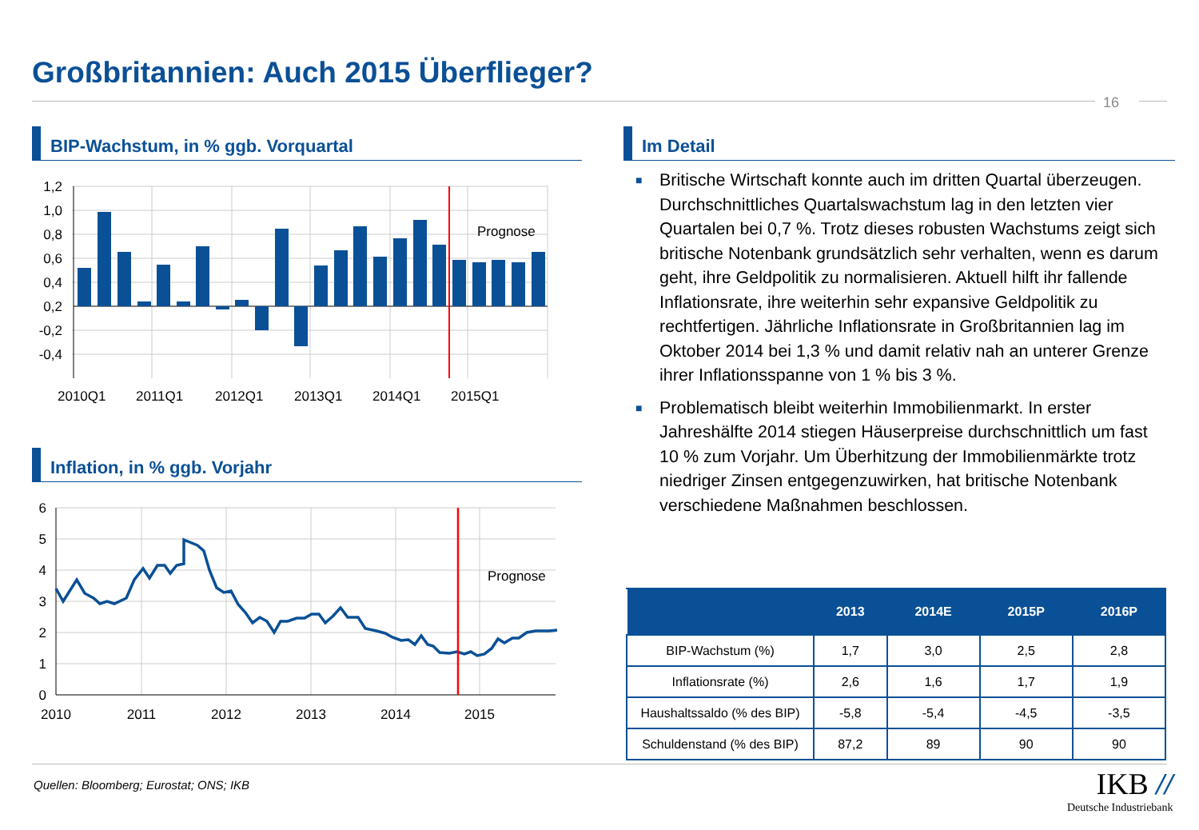Großbritannien: Auch 2015 Überflieger?
16
BIP-Wachstum, in % ggb. Vorquartal
Prognose
1,2
1,0
0,8
0,6
0,4
0,2
-0,2
-0,4
2010Q1
2011Q1
2012Q1
2013Q1
2014Q1
2015Q1
Inflation, in % ggb. Vorjahr
Prognose
6
5
4
3
2
1
0
2010
2011
2012
2013
2014
2015
Im Detail
■ Britische Wirtschaft konnte auch im dritten Quartal überzeugen. Durchschnittliches Quartalswachstum lag in den letzten vier Quartalen bei 0,7 %. Trotz dieses robusten Wachstums zeigt sich britische Notenbank grundsätzlich sehr verhalten, wenn es darum geht, ihre Geldpolitik zu normalisieren. Aktuell hilft ihr fallende Inflationsrate, ihre weiterhin sehr expansive Geldpolitik zu rechtfertigen. Jährliche Inflationsrate in Großbritannien lag im Oktober 2014 bei 1,3 % und damit relativ nah an unterer Grenze ihrer Inflationsspanne von 1 % bis 3 %.
■ Problematisch bleibt weiterhin Immobilienmarkt. In erster Jahreshälfte 2014 stiegen Häuserpreise durchschnittlich um fast 10 % zum Vorjahr. Um Überhitzung der Immobilienmärkte trotz niedriger Zinsen entgegenzuwirken, hat britische Notenbank verschiedene Maßnahmen beschlossen.
| | 2013 | 2014E | 2015P | 2016P |
| --- | --- | --- | --- | --- |
| BIP-Wachstum (%) | 1,7 | 3,0 | 2,5 | 2,8 |
| Inflationsrate (%) | 2,6 | 1,6 | 1,7 | 1,9 |
| Haushaltssaldo (% des BIP) | -5,8 | -5,4 | -4,5 | -3,5 |
| Schuldenstand (% des BIP) | 87,2 | 89 | 90 | 90 |
Quellen: Bloomberg; Eurostat; ONS; IKB
IKB //
Deutsche Industriebank